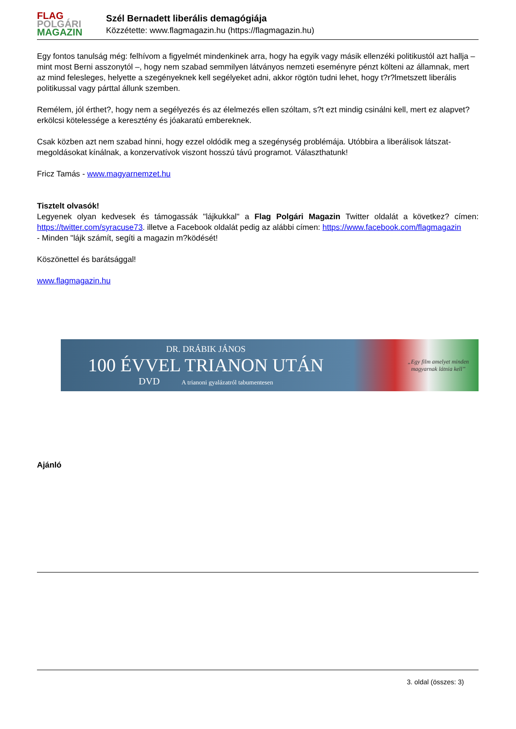FLAG
POLGÁRI
MAGAZIN
Szél Bernadett liberális demagógiája
Közzétette: www.flagmagazin.hu (https://flagmagazin.hu)
Egy fontos tanulság még: felhívom a figyelmét mindenkinek arra, hogy ha egyik vagy másik ellenzéki politikustól azt hallja – mint most Berni asszonytól –, hogy nem szabad semmilyen látványos nemzeti eseményre pénzt költeni az államnak, mert az mind felesleges, helyette a szegényeknek kell segélyeket adni, akkor rögtön tudni lehet, hogy t?r?lmetszett liberális politikussal vagy párttal állunk szemben.
Remélem, jól érthet?, hogy nem a segélyezés és az élelmezés ellen szóltam, s?t ezt mindig csinálni kell, mert ez alapvet? erkölcsi kötelessége a keresztény és jóakaratú embereknek.
Csak közben azt nem szabad hinni, hogy ezzel oldódik meg a szegénység problémája. Utóbbira a liberálisok látszat-megoldásokat kínálnak, a konzervatívok viszont hosszú távú programot. Választhatunk!
Fricz Tamás - www.magyarnemzet.hu
Tisztelt olvasók!
Legyenek olyan kedvesek és támogassák "lájkukkal" a Flag Polgári Magazin Twitter oldalát a következ? címen: https://twitter.com/syracuse73. illetve a Facebook oldalát pedig az alábbi címen: https://www.facebook.com/flagmagazin
- Minden "lájk számít, segíti a magazin m?ködését!
Köszönettel és barátsággal!
www.flagmagazin.hu
DR. DRÁBIK JÁNOS
100 ÉVVEL TRIANON UTÁN
DVD A trianoni gyalázatról tabumentesen
„Egy film amelyet minden
magyarnak látnia kell”
Ajánló
3. oldal (összes: 3)